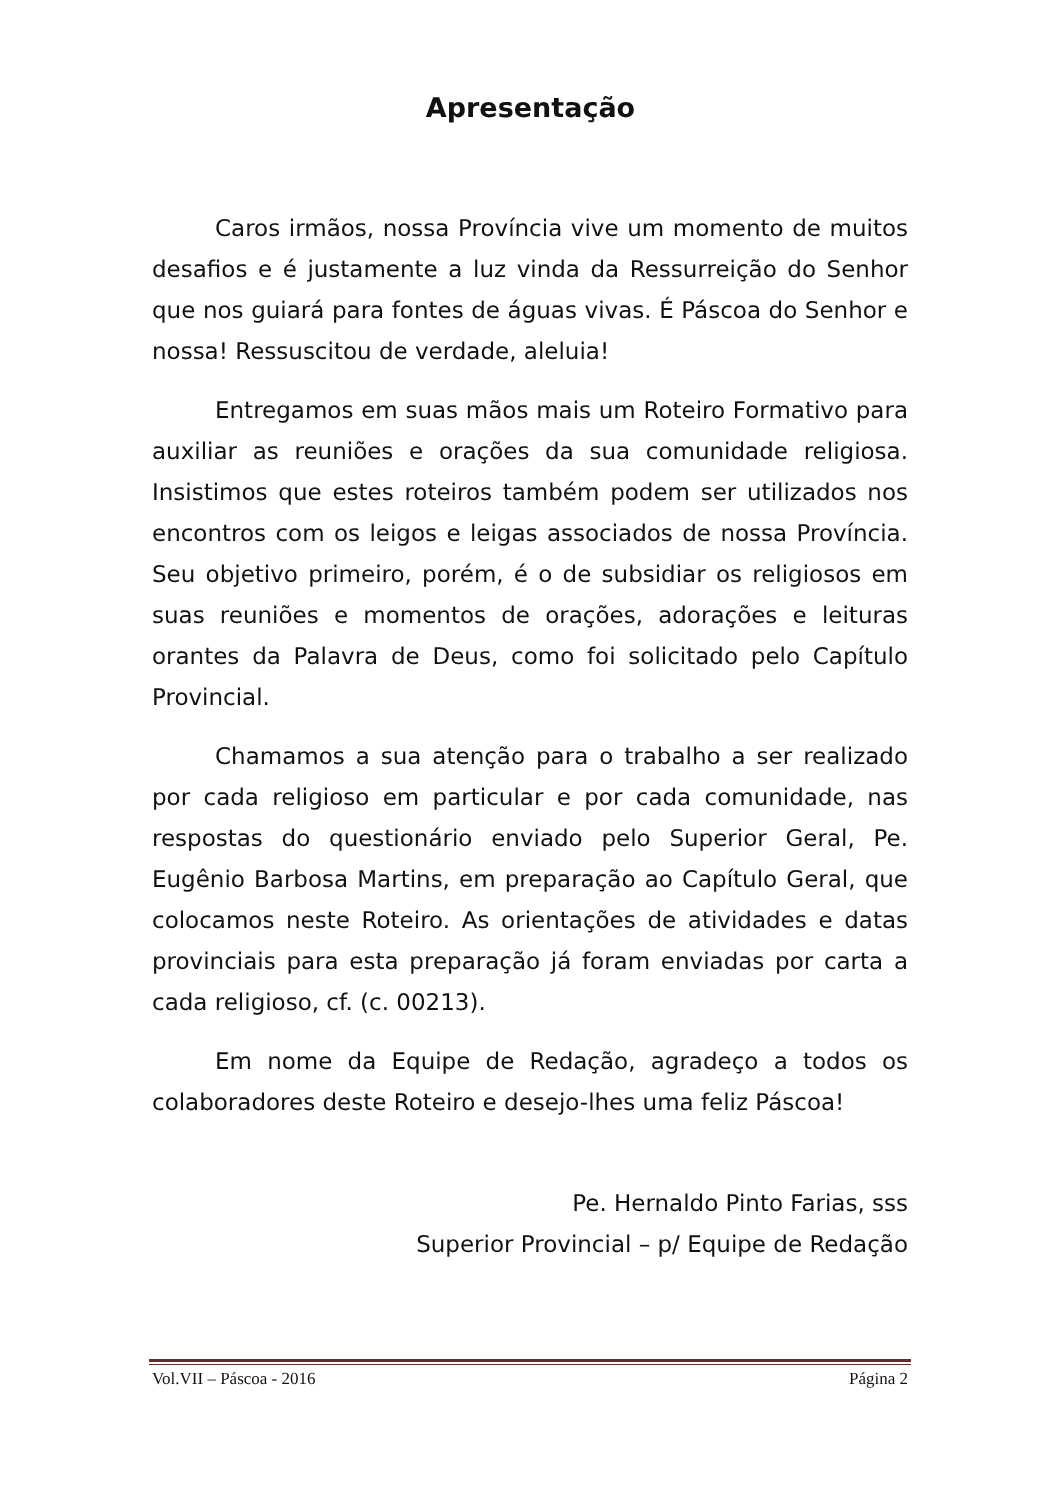Apresentação
Caros irmãos, nossa Província vive um momento de muitos desafios e é justamente a luz vinda da Ressurreição do Senhor que nos guiará para fontes de águas vivas. É Páscoa do Senhor e nossa! Ressuscitou de verdade, aleluia!
Entregamos em suas mãos mais um Roteiro Formativo para auxiliar as reuniões e orações da sua comunidade religiosa. Insistimos que estes roteiros também podem ser utilizados nos encontros com os leigos e leigas associados de nossa Província. Seu objetivo primeiro, porém, é o de subsidiar os religiosos em suas reuniões e momentos de orações, adorações e leituras orantes da Palavra de Deus, como foi solicitado pelo Capítulo Provincial.
Chamamos a sua atenção para o trabalho a ser realizado por cada religioso em particular e por cada comunidade, nas respostas do questionário enviado pelo Superior Geral, Pe. Eugênio Barbosa Martins, em preparação ao Capítulo Geral, que colocamos neste Roteiro. As orientações de atividades e datas provinciais para esta preparação já foram enviadas por carta a cada religioso, cf. (c. 00213).
Em nome da Equipe de Redação, agradeço a todos os colaboradores deste Roteiro e desejo-lhes uma feliz Páscoa!
Pe. Hernaldo Pinto Farias, sss
Superior Provincial – p/ Equipe de Redação
Vol.VII – Páscoa - 2016 Página 2